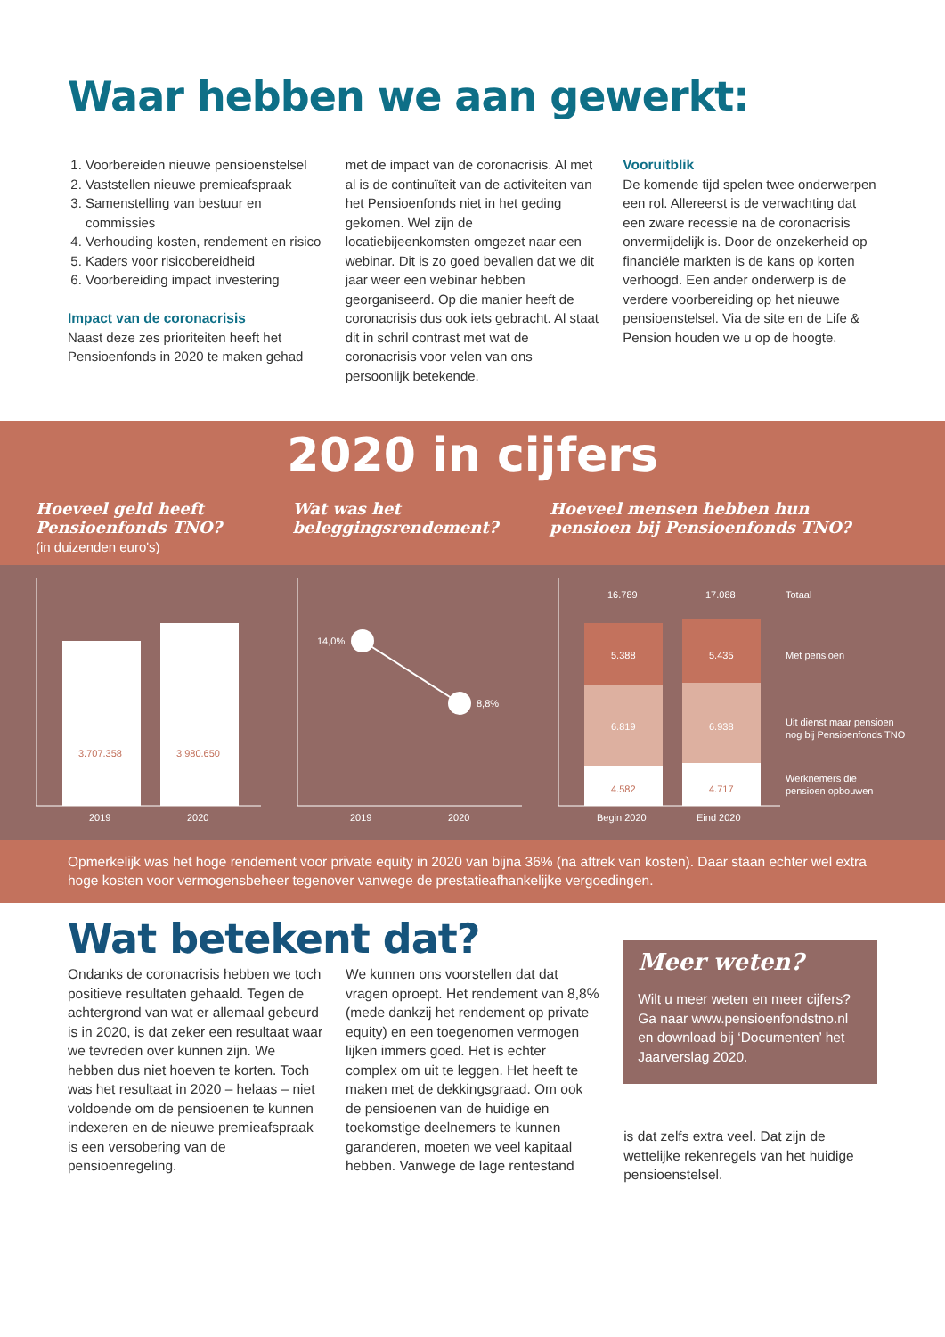Waar hebben we aan gewerkt:
1. Voorbereiden nieuwe pensioenstelsel
2. Vaststellen nieuwe premieafspraak
3. Samenstelling van bestuur en commissies
4. Verhouding kosten, rendement en risico
5. Kaders voor risicobereidheid
6. Voorbereiding impact investering
Impact van de coronacrisis
Naast deze zes prioriteiten heeft het Pensioenfonds in 2020 te maken gehad
met de impact van de coronacrisis. Al met al is de continuïteit van de activiteiten van het Pensioenfonds niet in het geding gekomen. Wel zijn de locatiebijeenkomsten omgezet naar een webinar. Dit is zo goed bevallen dat we dit jaar weer een webinar hebben georganiseerd. Op die manier heeft de coronacrisis dus ook iets gebracht. Al staat dit in schril contrast met wat de coronacrisis voor velen van ons persoonlijk betekende.
Vooruitblik
De komende tijd spelen twee onderwerpen een rol. Allereerst is de verwachting dat een zware recessie na de coronacrisis onvermijdelijk is. Door de onzekerheid op financiële markten is de kans op korten verhoogd. Een ander onderwerp is de verdere voorbereiding op het nieuwe pensioenstelsel. Via de site en de Life & Pension houden we u op de hoogte.
2020 in cijfers
Hoeveel geld heeft
Pensioenfonds TNO?
(in duizenden euro's)
Wat was het
beleggingsrendement?
Hoeveel mensen hebben hun
pensioen bij Pensioenfonds TNO?
3.707.358
3.980.650
2019
2020
14,0%
8,8%
2019
2020
16.789
17.088
5.388
5.435
6.819
6.938
4.582
4.717
Totaal
Met pensioen
Uit dienst maar pensioen
nog bij Pensioenfonds TNO
Werknemers die
pensioen opbouwen
Begin 2020
Eind 2020
Opmerkelijk was het hoge rendement voor private equity in 2020 van bijna 36% (na aftrek van kosten). Daar staan echter wel extra hoge kosten voor vermogensbeheer tegenover vanwege de prestatieafhankelijke vergoedingen.
Wat betekent dat?
Ondanks de coronacrisis hebben we toch positieve resultaten gehaald. Tegen de achtergrond van wat er allemaal gebeurd is in 2020, is dat zeker een resultaat waar we tevreden over kunnen zijn. We hebben dus niet hoeven te korten. Toch was het resultaat in 2020 – helaas – niet voldoende om de pensioenen te kunnen indexeren en de nieuwe premieafspraak is een versobering van de pensioenregeling.
We kunnen ons voorstellen dat dat vragen oproept. Het rendement van 8,8% (mede dankzij het rendement op private equity) en een toegenomen vermogen lijken immers goed. Het is echter complex om uit te leggen. Het heeft te maken met de dekkingsgraad. Om ook de pensioenen van de huidige en toekomstige deelnemers te kunnen garanderen, moeten we veel kapitaal hebben. Vanwege de lage rentestand
Meer weten?
Wilt u meer weten en meer cijfers? Ga naar www.pensioenfondstno.nl en download bij ‘Documenten’ het Jaarverslag 2020.
is dat zelfs extra veel. Dat zijn de wettelijke rekenregels van het huidige pensioenstelsel.